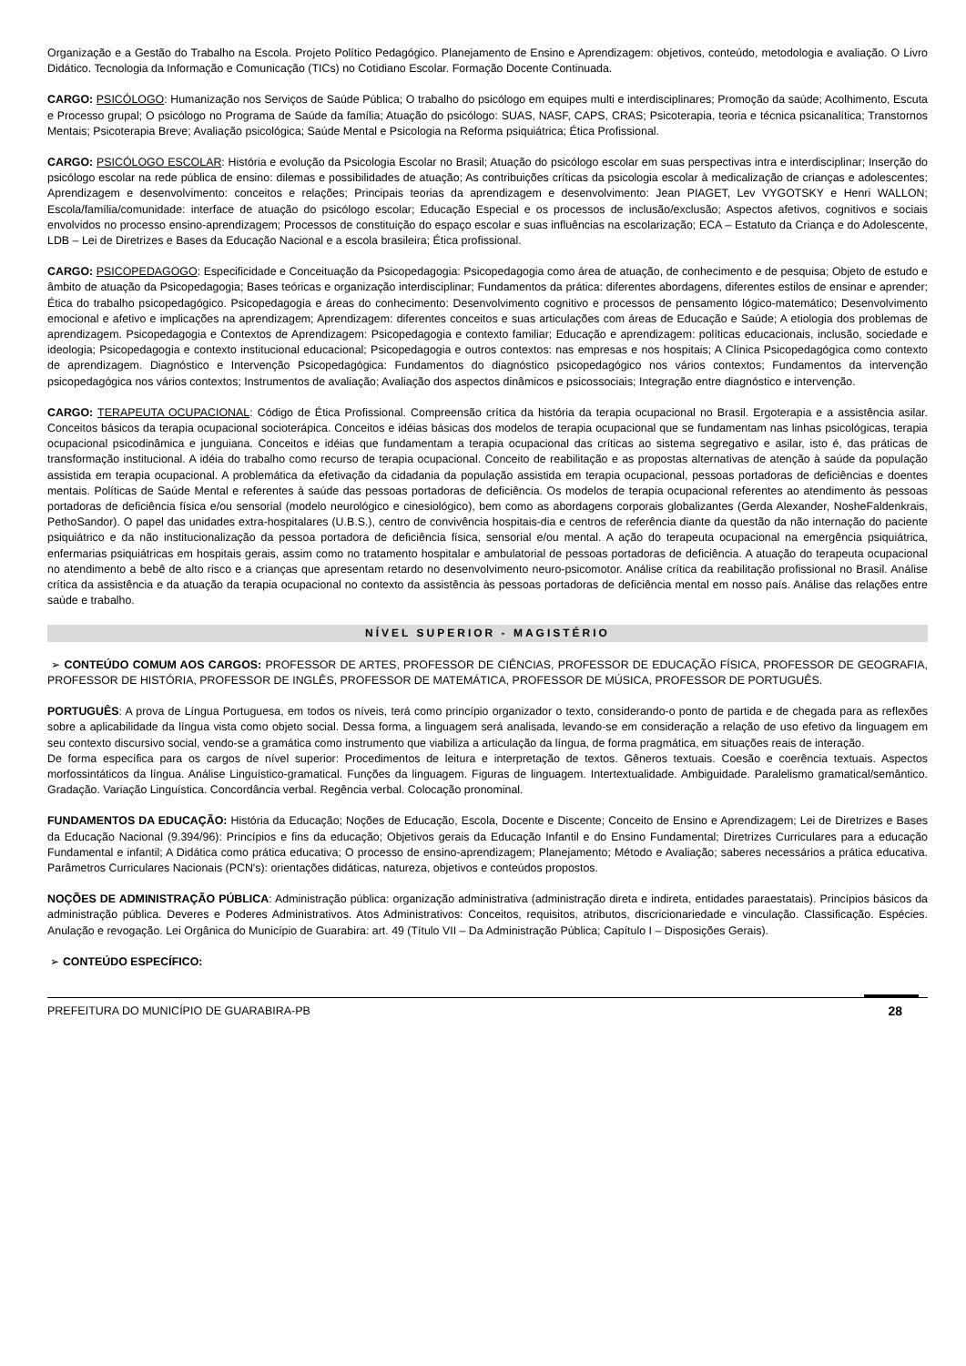Organização e a Gestão do Trabalho na Escola. Projeto Político Pedagógico. Planejamento de Ensino e Aprendizagem: objetivos, conteúdo, metodologia e avaliação. O Livro Didático. Tecnologia da Informação e Comunicação (TICs) no Cotidiano Escolar. Formação Docente Continuada.
CARGO: PSICÓLOGO: Humanização nos Serviços de Saúde Pública; O trabalho do psicólogo em equipes multi e interdisciplinares; Promoção da saúde; Acolhimento, Escuta e Processo grupal; O psicólogo no Programa de Saúde da família; Atuação do psicólogo: SUAS, NASF, CAPS, CRAS; Psicoterapia, teoria e técnica psicanalítica; Transtornos Mentais; Psicoterapia Breve; Avaliação psicológica; Saúde Mental e Psicologia na Reforma psiquiátrica; Ética Profissional.
CARGO: PSICÓLOGO ESCOLAR: História e evolução da Psicologia Escolar no Brasil; Atuação do psicólogo escolar em suas perspectivas intra e interdisciplinar; Inserção do psicólogo escolar na rede pública de ensino: dilemas e possibilidades de atuação; As contribuições críticas da psicologia escolar à medicalização de crianças e adolescentes; Aprendizagem e desenvolvimento: conceitos e relações; Principais teorias da aprendizagem e desenvolvimento: Jean PIAGET, Lev VYGOTSKY e Henri WALLON; Escola/família/comunidade: interface de atuação do psicólogo escolar; Educação Especial e os processos de inclusão/exclusão; Aspectos afetivos, cognitivos e sociais envolvidos no processo ensino-aprendizagem; Processos de constituição do espaço escolar e suas influências na escolarização; ECA – Estatuto da Criança e do Adolescente, LDB – Lei de Diretrizes e Bases da Educação Nacional e a escola brasileira; Ética profissional.
CARGO: PSICOPEDAGOGO: Especificidade e Conceituação da Psicopedagogia: Psicopedagogia como área de atuação, de conhecimento e de pesquisa; Objeto de estudo e âmbito de atuação da Psicopedagogia; Bases teóricas e organização interdisciplinar; Fundamentos da prática: diferentes abordagens, diferentes estilos de ensinar e aprender; Ética do trabalho psicopedagógico. Psicopedagogia e áreas do conhecimento: Desenvolvimento cognitivo e processos de pensamento lógico-matemático; Desenvolvimento emocional e afetivo e implicações na aprendizagem; Aprendizagem: diferentes conceitos e suas articulações com áreas de Educação e Saúde; A etiologia dos problemas de aprendizagem. Psicopedagogia e Contextos de Aprendizagem: Psicopedagogia e contexto familiar; Educação e aprendizagem: políticas educacionais, inclusão, sociedade e ideologia; Psicopedagogia e contexto institucional educacional; Psicopedagogia e outros contextos: nas empresas e nos hospitais; A Clínica Psicopedagógica como contexto de aprendizagem. Diagnóstico e Intervenção Psicopedagógica: Fundamentos do diagnóstico psicopedagógico nos vários contextos; Fundamentos da intervenção psicopedagógica nos vários contextos; Instrumentos de avaliação; Avaliação dos aspectos dinâmicos e psicossociais; Integração entre diagnóstico e intervenção.
CARGO: TERAPEUTA OCUPACIONAL: Código de Ética Profissional. Compreensão crítica da história da terapia ocupacional no Brasil. Ergoterapia e a assistência asilar. Conceitos básicos da terapia ocupacional socioterápica. Conceitos e idéias básicas dos modelos de terapia ocupacional que se fundamentam nas linhas psicológicas, terapia ocupacional psicodinâmica e junguiana. Conceitos e idéias que fundamentam a terapia ocupacional das críticas ao sistema segregativo e asilar, isto é, das práticas de transformação institucional. A idéia do trabalho como recurso de terapia ocupacional. Conceito de reabilitação e as propostas alternativas de atenção à saúde da população assistida em terapia ocupacional. A problemática da efetivação da cidadania da população assistida em terapia ocupacional, pessoas portadoras de deficiências e doentes mentais. Políticas de Saúde Mental e referentes à saúde das pessoas portadoras de deficiência. Os modelos de terapia ocupacional referentes ao atendimento às pessoas portadoras de deficiência física e/ou sensorial (modelo neurológico e cinesiológico), bem como as abordagens corporais globalizantes (Gerda Alexander, NosheFaldenkrais, PethoSandor). O papel das unidades extra-hospitalares (U.B.S.), centro de convivência hospitais-dia e centros de referência diante da questão da não internação do paciente psiquiátrico e da não institucionalização da pessoa portadora de deficiência física, sensorial e/ou mental. A ação do terapeuta ocupacional na emergência psiquiátrica, enfermarias psiquiátricas em hospitais gerais, assim como no tratamento hospitalar e ambulatorial de pessoas portadoras de deficiência. A atuação do terapeuta ocupacional no atendimento a bebê de alto risco e a crianças que apresentam retardo no desenvolvimento neuro-psicomotor. Análise crítica da reabilitação profissional no Brasil. Análise crítica da assistência e da atuação da terapia ocupacional no contexto da assistência às pessoas portadoras de deficiência mental em nosso país. Análise das relações entre saúde e trabalho.
NÍVEL SUPERIOR - MAGISTÉRIO
➢ CONTEÚDO COMUM AOS CARGOS: PROFESSOR DE ARTES, PROFESSOR DE CIÊNCIAS, PROFESSOR DE EDUCAÇÃO FÍSICA, PROFESSOR DE GEOGRAFIA, PROFESSOR DE HISTÓRIA, PROFESSOR DE INGLÊS, PROFESSOR DE MATEMÁTICA, PROFESSOR DE MÚSICA, PROFESSOR DE PORTUGUÊS.
PORTUGUÊS: A prova de Língua Portuguesa, em todos os níveis, terá como princípio organizador o texto, considerando-o ponto de partida e de chegada para as reflexões sobre a aplicabilidade da língua vista como objeto social. Dessa forma, a linguagem será analisada, levando-se em consideração a relação de uso efetivo da linguagem em seu contexto discursivo social, vendo-se a gramática como instrumento que viabiliza a articulação da língua, de forma pragmática, em situações reais de interação.
De forma específica para os cargos de nível superior: Procedimentos de leitura e interpretação de textos. Gêneros textuais. Coesão e coerência textuais. Aspectos morfossintáticos da língua. Análise Linguístico-gramatical. Funções da linguagem. Figuras de linguagem. Intertextualidade. Ambiguidade. Paralelismo gramatical/semântico. Gradação. Variação Linguística. Concordância verbal. Regência verbal. Colocação pronominal.
FUNDAMENTOS DA EDUCAÇÃO: História da Educação; Noções de Educação, Escola, Docente e Discente; Conceito de Ensino e Aprendizagem; Lei de Diretrizes e Bases da Educação Nacional (9.394/96): Princípios e fins da educação; Objetivos gerais da Educação Infantil e do Ensino Fundamental; Diretrizes Curriculares para a educação Fundamental e infantil; A Didática como prática educativa; O processo de ensino-aprendizagem; Planejamento; Método e Avaliação; saberes necessários a prática educativa. Parâmetros Curriculares Nacionais (PCN's): orientações didáticas, natureza, objetivos e conteúdos propostos.
NOÇÕES DE ADMINISTRAÇÃO PÚBLICA: Administração pública: organização administrativa (administração direta e indireta, entidades paraestatais). Princípios básicos da administração pública. Deveres e Poderes Administrativos. Atos Administrativos: Conceitos, requisitos, atributos, discricionariedade e vinculação. Classificação. Espécies. Anulação e revogação. Lei Orgânica do Município de Guarabira: art. 49 (Título VII – Da Administração Pública; Capítulo I – Disposições Gerais).
➢ CONTEÚDO ESPECÍFICO:
PREFEITURA DO MUNICÍPIO DE GUARABIRA-PB 28